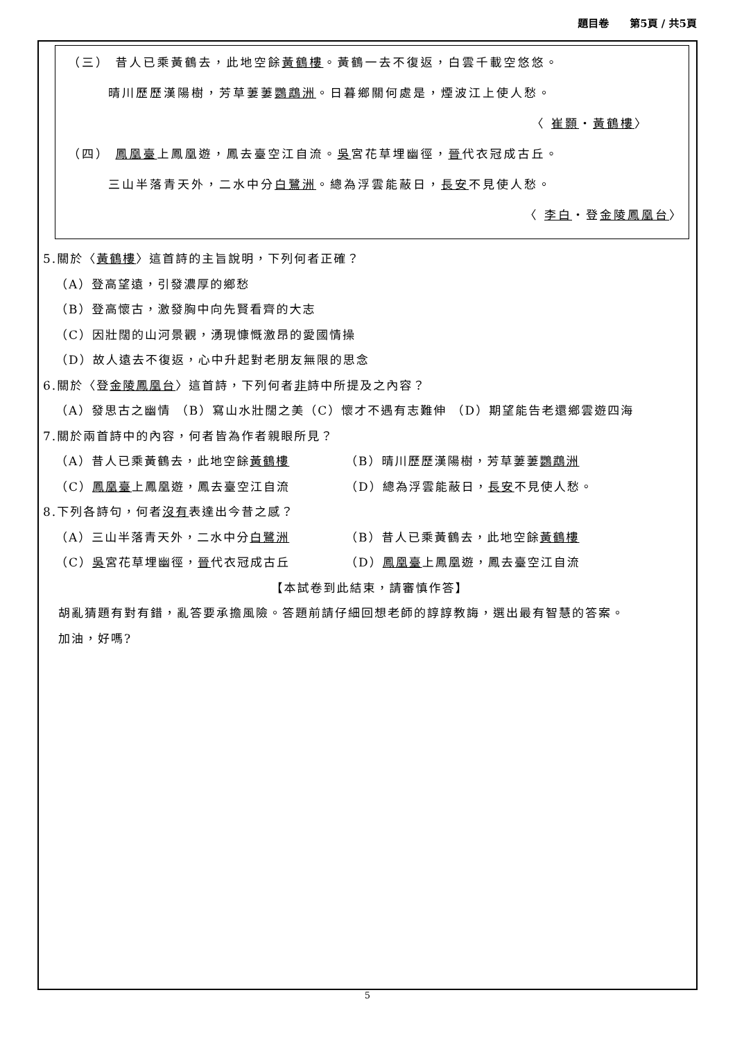題目卷　　第5頁 / 共5頁
（三） 昔人已乘黃鶴去，此地空餘黃鶴樓。黃鶴一去不復返，白雲千載空悠悠。
晴川歷歷漢陽樹，芳草萋萋鸚鵡洲。日暮鄉關何處是，煙波江上使人愁。
〈 崔顥‧黃鶴樓〉
（四） 鳳凰臺上鳳凰遊，鳳去臺空江自流。吳宮花草埋幽徑，晉代衣冠成古丘。
三山半落青天外，二水中分白鷺洲。總為浮雲能蔽日，長安不見使人愁。
〈 李白‧登金陵鳳凰台〉
5.關於〈黃鶴樓〉這首詩的主旨說明，下列何者正確？
（A）登高望遠，引發濃厚的鄉愁
（B）登高懷古，激發胸中向先賢看齊的大志
（C）因壯闊的山河景觀，湧現慷慨激昂的愛國情操
（D）故人遠去不復返，心中升起對老朋友無限的思念
6.關於〈登金陵鳳凰台〉這首詩，下列何者非詩中所提及之內容？
（A）發思古之幽情 （B）寫山水壯闊之美（C）懷才不遇有志難伸 （D）期望能告老還鄉雲遊四海
7.關於兩首詩中的內容，何者皆為作者親眼所見？
（A）昔人已乘黃鶴去，此地空餘黃鶴樓 （B）晴川歷歷漢陽樹，芳草萋萋鸚鵡洲
（C）鳳凰臺上鳳凰遊，鳳去臺空江自流 （D）總為浮雲能蔽日，長安不見使人愁。
8.下列各詩句，何者沒有表達出今昔之感？
（A）三山半落青天外，二水中分白鷺洲 （B）昔人已乘黃鶴去，此地空餘黃鶴樓
（C）吳宮花草埋幽徑，晉代衣冠成古丘 （D）鳳凰臺上鳳凰遊，鳳去臺空江自流
【本試卷到此結束，請審慎作答】
胡亂猜題有對有錯，亂答要承擔風險。答題前請仔細回想老師的諄諄教誨，選出最有智慧的答案。
加油，好嗎?
5